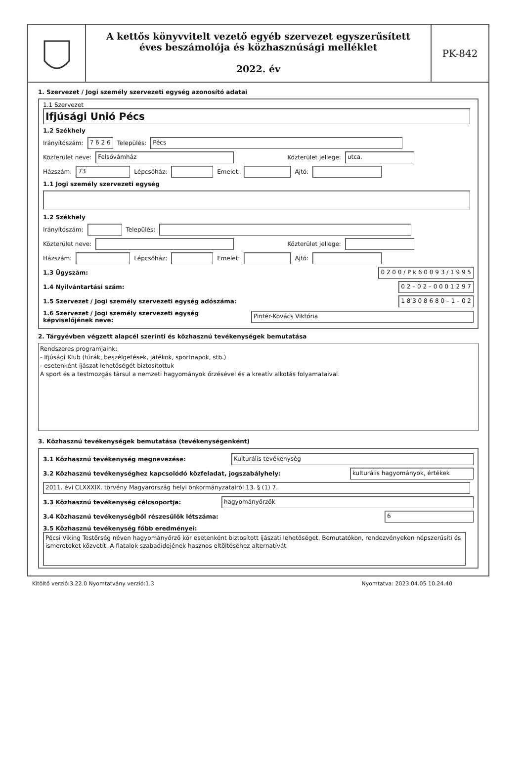A kettős könyvvitelt vezető egyéb szervezet egyszerűsített
éves beszámolója és közhasznúsági melléklet
2022. év
PK-842
1. Szervezet / Jogi személy szervezeti egység azonosító adatai
1.1 Szervezet
Ifjúsági Unió Pécs
1.2 Székhely
Irányítószám: 7 6 2 6 Település: Pécs
Közterület neve: Felsővámház Közterület jellege: utca.
Házszám: 73 Lépcsőház: Emelet: Ajtó:
1.1 Jogi személy szervezeti egység
1.2 Székhely
Irányítószám: Település:
Közterület neve: Közterület jellege:
Házszám: Lépcsőház: Emelet: Ajtó:
1.3 Ügyszám: 0 2 0 0 / P k 6 0 0 9 3 / 1 9 9 5
1.4 Nyilvántartási szám: 0 2 – 0 2 – 0 0 0 1 2 9 7
1.5 Szervezet / Jogi személy szervezeti egység adószáma: 1 8 3 0 8 6 8 0 – 1 – 0 2
1.6 Szervezet / Jogi személy szervezeti egység
képviselőjének neve: Pintér-Kovács Viktória
2. Tárgyévben végzett alapcél szerinti és közhasznú tevékenységek bemutatása
Rendszeres programjaink:
- Ifjúsági Klub (túrák, beszélgetések, játékok, sportnapok, stb.)
- esetenként íjászat lehetőségét biztosítottuk
A sport és a testmozgás társul a nemzeti hagyományok őrzésével és a kreatív alkotás folyamataival.
3. Közhasznú tevékenységek bemutatása (tevékenységenként)
3.1 Közhasznú tevékenység megnevezése: Kulturális tevékenység
3.2 Közhasznú tevékenységhez kapcsolódó közfeladat, jogszabályhely: kulturális hagyományok, értékek
2011. évi CLXXXIX. törvény Magyarország helyi önkormányzatairól 13. § (1) 7.
3.3 Közhasznú tevékenység célcsoportja: hagyományőrzők
3.4 Közhasznú tevékenységből részesülők létszáma: 6
3.5 Közhasznú tevékenység főbb eredményei:
Pécsi Viking Testőrség néven hagyományőrző kör esetenként biztosított íjászati lehetőséget. Bemutatókon, rendezvényeken népszerűsíti és ismereteket közvetít. A fiatalok szabadidejének hasznos eltöltéséhez alternatívát
Kitöltő verzió:3.22.0 Nyomtatvány verzió:1.3 Nyomtatva: 2023.04.05 10.24.40